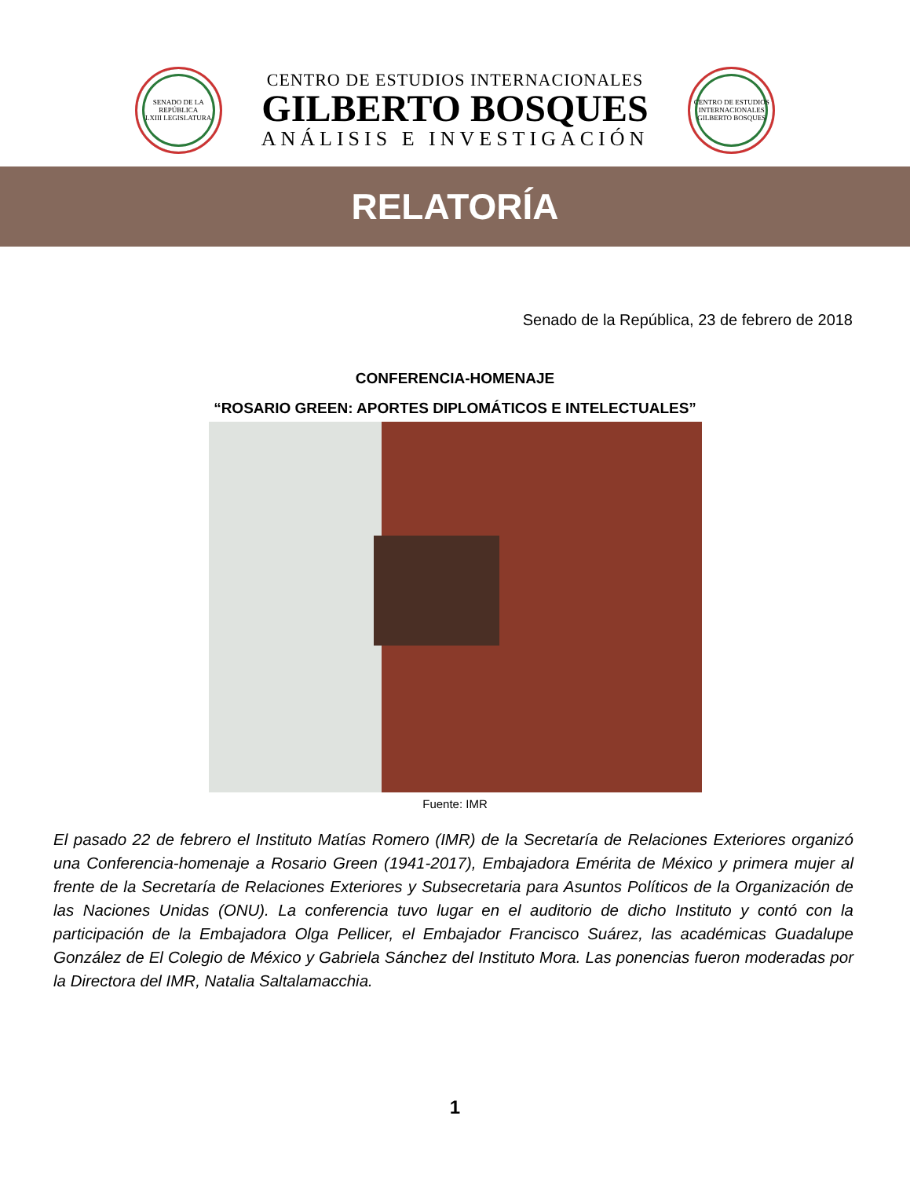SENADO DE LA REPÚBLICA
LXIII LEGISLATURA
CENTRO DE ESTUDIOS INTERNACIONALES
GILBERTO BOSQUES
ANÁLISIS E INVESTIGACIÓN
CENTRO DE ESTUDIOS INTERNACIONALES
GILBERTO BOSQUES
RELATORÍA
Senado de la República, 23 de febrero de 2018
CONFERENCIA-HOMENAJE
“ROSARIO GREEN: APORTES DIPLOMÁTICOS E INTELECTUALES”
Fuente: IMR
El pasado 22 de febrero el Instituto Matías Romero (IMR) de la Secretaría de Relaciones Exteriores organizó una Conferencia-homenaje a Rosario Green (1941-2017), Embajadora Emérita de México y primera mujer al frente de la Secretaría de Relaciones Exteriores y Subsecretaria para Asuntos Políticos de la Organización de las Naciones Unidas (ONU). La conferencia tuvo lugar en el auditorio de dicho Instituto y contó con la participación de la Embajadora Olga Pellicer, el Embajador Francisco Suárez, las académicas Guadalupe González de El Colegio de México y Gabriela Sánchez del Instituto Mora. Las ponencias fueron moderadas por la Directora del IMR, Natalia Saltalamacchia.
1